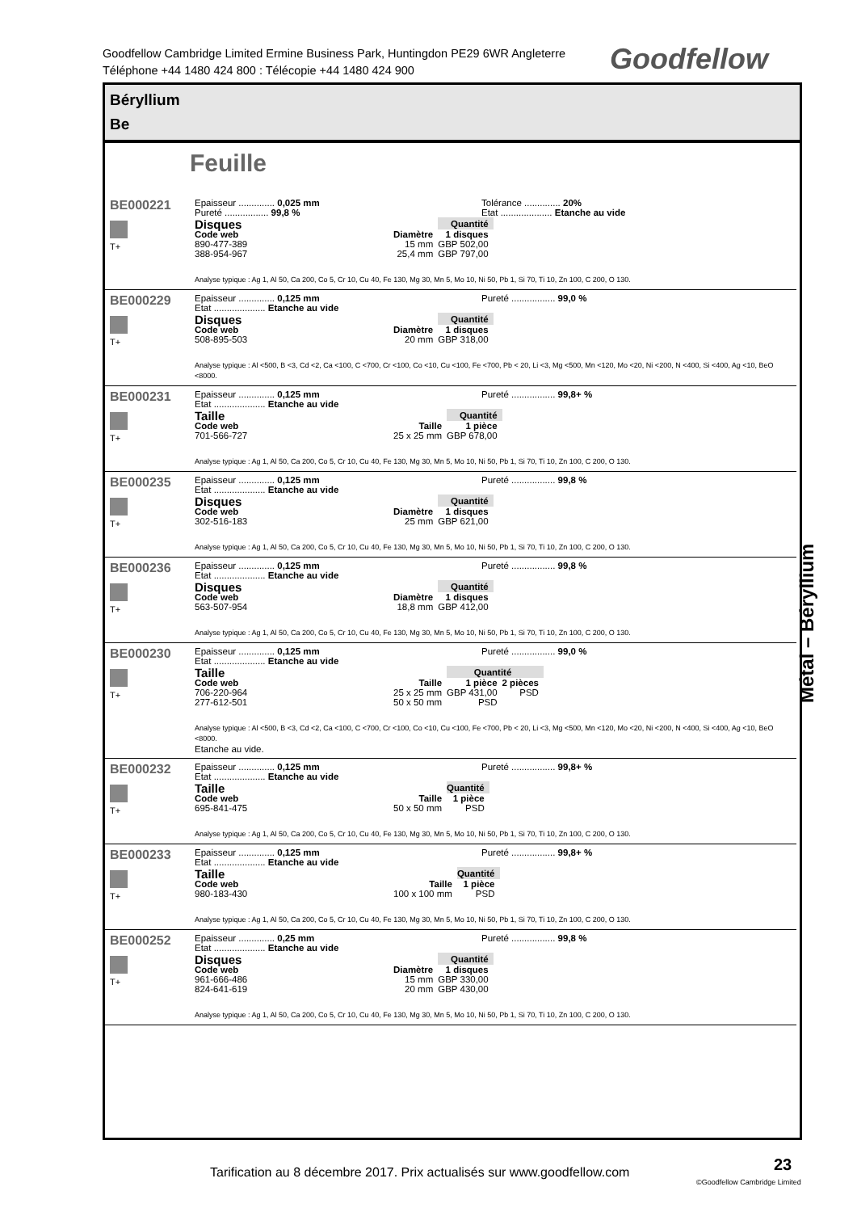Goodfellow Cambridge Limited Ermine Business Park, Huntingdon PE29 6WR Angleterre
Téléphone +44 1480 424 800 : Télécopie +44 1480 424 900
Goodfellow
Béryllium
Be
Feuille
BE000221
T+
Epaisseur .............. 0,025 mm Tolérance .............. 20%
Pureté ................. 99,8 % Etat .................... Etanche au vide
| Disques | | Quantité |
| --- | --- | --- |
| Code web | Diamètre | 1 disques |
| 890-477-389 | 15 mm | GBP 502,00 |
| 388-954-967 | 25,4 mm | GBP 797,00 |
Analyse typique : Ag 1, Al 50, Ca 200, Co 5, Cr 10, Cu 40, Fe 130, Mg 30, Mn 5, Mo 10, Ni 50, Pb 1, Si 70, Ti 10, Zn 100, C 200, O 130.
BE000229
T+
Epaisseur .............. 0,125 mm Pureté ................. 99,0 %
Etat .................... Etanche au vide
| Disques | | Quantité |
| --- | --- | --- |
| Code web | Diamètre | 1 disques |
| 508-895-503 | 20 mm | GBP 318,00 |
Analyse typique : Al <500, B <3, Cd <2, Ca <100, C <700, Cr <100, Co <10, Cu <100, Fe <700, Pb < 20, Li <3, Mg <500, Mn <120, Mo <20, Ni <200, N <400, Si <400, Ag <10, BeO <8000.
BE000231
T+
Epaisseur .............. 0,125 mm Pureté ................. 99,8+ %
Etat .................... Etanche au vide
| Taille | | Quantité |
| --- | --- | --- |
| Code web | Taille | 1 pièce |
| 701-566-727 | 25 x 25 mm | GBP 678,00 |
Analyse typique : Ag 1, Al 50, Ca 200, Co 5, Cr 10, Cu 40, Fe 130, Mg 30, Mn 5, Mo 10, Ni 50, Pb 1, Si 70, Ti 10, Zn 100, C 200, O 130.
BE000235
T+
Epaisseur .............. 0,125 mm Pureté ................. 99,8 %
Etat .................... Etanche au vide
| Disques | | Quantité |
| --- | --- | --- |
| Code web | Diamètre | 1 disques |
| 302-516-183 | 25 mm | GBP 621,00 |
Analyse typique : Ag 1, Al 50, Ca 200, Co 5, Cr 10, Cu 40, Fe 130, Mg 30, Mn 5, Mo 10, Ni 50, Pb 1, Si 70, Ti 10, Zn 100, C 200, O 130.
BE000236
T+
Epaisseur .............. 0,125 mm Pureté ................. 99,8 %
Etat .................... Etanche au vide
| Disques | | Quantité |
| --- | --- | --- |
| Code web | Diamètre | 1 disques |
| 563-507-954 | 18,8 mm | GBP 412,00 |
Analyse typique : Ag 1, Al 50, Ca 200, Co 5, Cr 10, Cu 40, Fe 130, Mg 30, Mn 5, Mo 10, Ni 50, Pb 1, Si 70, Ti 10, Zn 100, C 200, O 130.
BE000230
T+
Epaisseur .............. 0,125 mm Pureté ................. 99,0 %
Etat .................... Etanche au vide
| Taille | | Quantité | |
| --- | --- | --- | --- |
| Code web | Taille | 1 pièce | 2 pièces |
| 706-220-964 | 25 x 25 mm | GBP 431,00 | PSD |
| 277-612-501 | 50 x 50 mm | PSD | |
Analyse typique : Al <500, B <3, Cd <2, Ca <100, C <700, Cr <100, Co <10, Cu <100, Fe <700, Pb < 20, Li <3, Mg <500, Mn <120, Mo <20, Ni <200, N <400, Si <400, Ag <10, BeO <8000.
Etanche au vide.
BE000232
T+
Epaisseur .............. 0,125 mm Pureté ................. 99,8+ %
Etat .................... Etanche au vide
| Taille | | Quantité |
| --- | --- | --- |
| Code web | Taille | 1 pièce |
| 695-841-475 | 50 x 50 mm | PSD |
Analyse typique : Ag 1, Al 50, Ca 200, Co 5, Cr 10, Cu 40, Fe 130, Mg 30, Mn 5, Mo 10, Ni 50, Pb 1, Si 70, Ti 10, Zn 100, C 200, O 130.
BE000233
T+
Epaisseur .............. 0,125 mm Pureté ................. 99,8+ %
Etat .................... Etanche au vide
| Taille | | Quantité |
| --- | --- | --- |
| Code web | Taille | 1 pièce |
| 980-183-430 | 100 x 100 mm | PSD |
Analyse typique : Ag 1, Al 50, Ca 200, Co 5, Cr 10, Cu 40, Fe 130, Mg 30, Mn 5, Mo 10, Ni 50, Pb 1, Si 70, Ti 10, Zn 100, C 200, O 130.
BE000252
T+
Epaisseur .............. 0,25 mm Pureté ................. 99,8 %
Etat .................... Etanche au vide
| Disques | | Quantité |
| --- | --- | --- |
| Code web | Diamètre | 1 disques |
| 961-666-486 | 15 mm | GBP 330,00 |
| 824-641-619 | 20 mm | GBP 430,00 |
Analyse typique : Ag 1, Al 50, Ca 200, Co 5, Cr 10, Cu 40, Fe 130, Mg 30, Mn 5, Mo 10, Ni 50, Pb 1, Si 70, Ti 10, Zn 100, C 200, O 130.
Métal – Béryllium
Tarification au 8 décembre 2017. Prix actualisés sur www.goodfellow.com
23
©Goodfellow Cambridge Limited